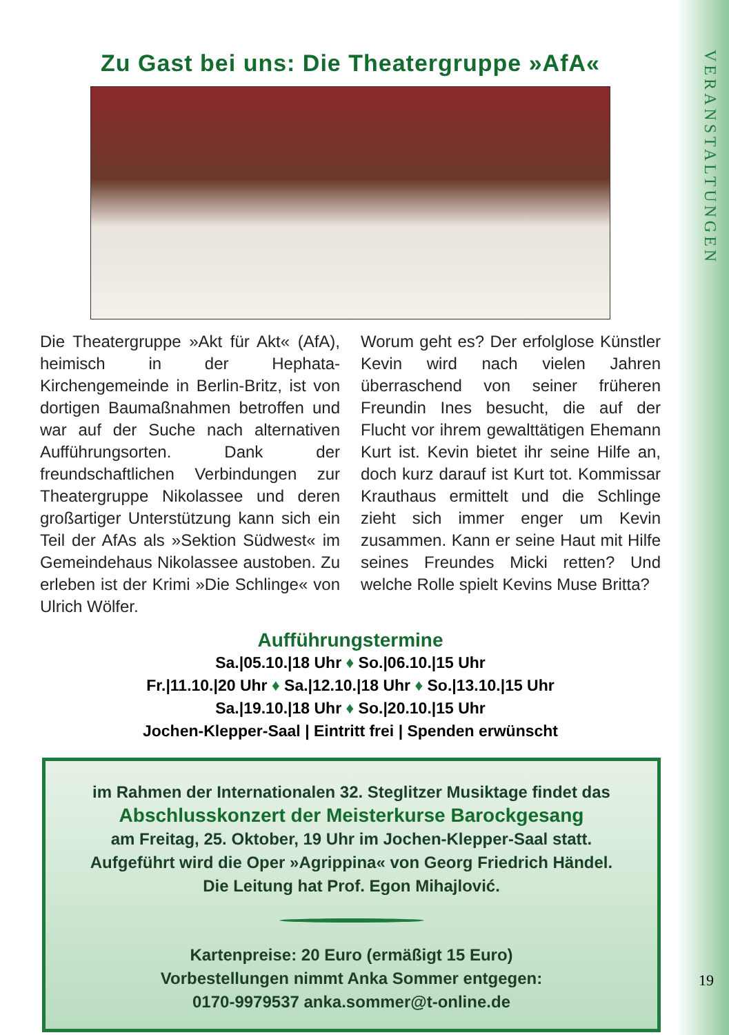VERANSTALTUNGEN
Zu Gast bei uns: Die Theatergruppe »AfA«
Die Theatergruppe »Akt für Akt« (AfA), heimisch in der Hephata-Kirchengemeinde in Berlin-Britz, ist von dortigen Baumaßnahmen betroffen und war auf der Suche nach alternativen Aufführungsorten. Dank der freundschaftlichen Verbindungen zur Theatergruppe Nikolassee und deren großartiger Unterstützung kann sich ein Teil der AfAs als »Sektion Südwest« im Gemeindehaus Nikolassee austoben. Zu erleben ist der Krimi »Die Schlinge« von Ulrich Wölfer.
Worum geht es? Der erfolglose Künstler Kevin wird nach vielen Jahren überraschend von seiner früheren Freundin Ines besucht, die auf der Flucht vor ihrem gewalttätigen Ehemann Kurt ist. Kevin bietet ihr seine Hilfe an, doch kurz darauf ist Kurt tot. Kommissar Krauthaus ermittelt und die Schlinge zieht sich immer enger um Kevin zusammen. Kann er seine Haut mit Hilfe seines Freundes Micki retten? Und welche Rolle spielt Kevins Muse Britta?
Aufführungstermine
Sa.|05.10.|18 Uhr ♦ So.|06.10.|15 Uhr
Fr.|11.10.|20 Uhr ♦ Sa.|12.10.|18 Uhr ♦ So.|13.10.|15 Uhr
Sa.|19.10.|18 Uhr ♦ So.|20.10.|15 Uhr
Jochen-Klepper-Saal | Eintritt frei | Spenden erwünscht
im Rahmen der Internationalen 32. Steglitzer Musiktage findet das
Abschlusskonzert der Meisterkurse Barockgesang
am Freitag, 25. Oktober, 19 Uhr im Jochen-Klepper-Saal statt.
Aufgeführt wird die Oper »Agrippina« von Georg Friedrich Händel.
Die Leitung hat Prof. Egon Mihajlović.
Kartenpreise: 20 Euro (ermäßigt 15 Euro)
Vorbestellungen nimmt Anka Sommer entgegen:
0170-9979537 anka.sommer@t-online.de
19